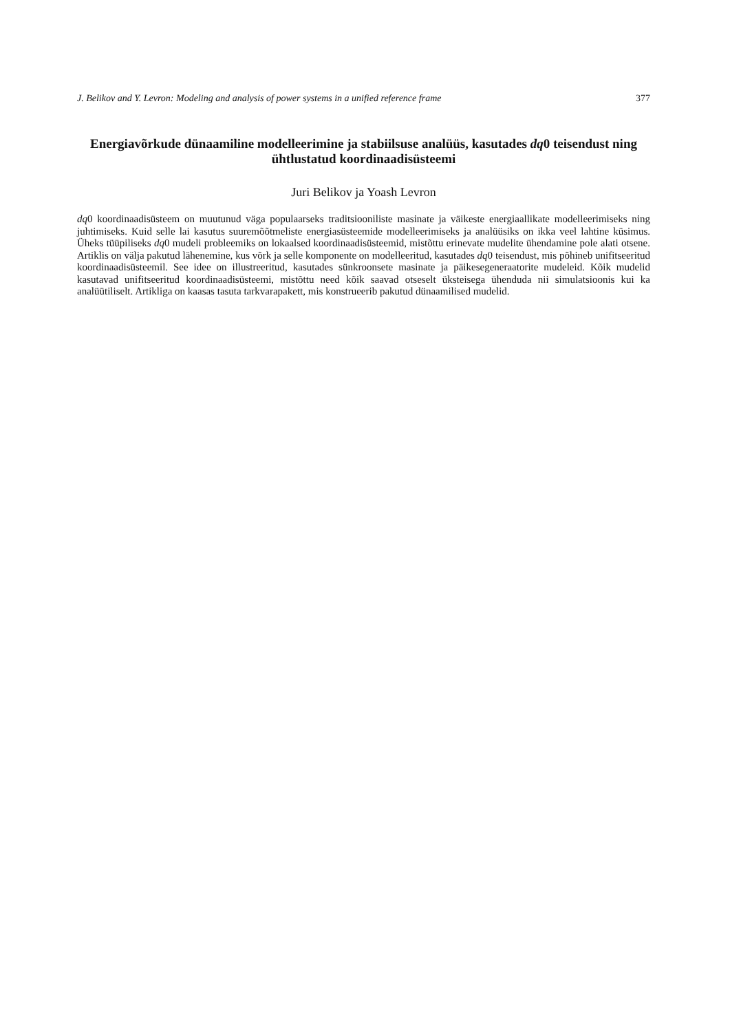J. Belikov and Y. Levron: Modeling and analysis of power systems in a unified reference frame 377
Energiavõrkude dünaamiline modelleerimine ja stabiilsuse analüüs, kasutades dq0 teisendust ning ühtlustatud koordinaadisüsteemi
Juri Belikov ja Yoash Levron
dq0 koordinaadisüsteem on muutunud väga populaarseks traditsiooniliste masinate ja väikeste energiaallikate modelleerimiseks ning juhtimiseks. Kuid selle lai kasutus suuremõõtmeliste energiasüsteemide modelleerimiseks ja analüüsiks on ikka veel lahtine küsimus. Üheks tüüpiliseks dq0 mudeli probleemiks on lokaalsed koordinaadisüsteemid, mistõttu erinevate mudelite ühendamine pole alati otsene. Artiklis on välja pakutud lähenemine, kus võrk ja selle komponente on modelleeritud, kasutades dq0 teisendust, mis põhineb unifitseeritud koordinaadisüsteemil. See idee on illustreeritud, kasutades sünkroonsete masinate ja päikesegeneraatorite mudeleid. Kõik mudelid kasutavad unifitseeritud koordinaadisüsteemi, mistõttu need kõik saavad otseselt üksteisega ühenduda nii simulatsioonis kui ka analüütiliselt. Artikliga on kaasas tasuta tarkvarapakett, mis konstrueerib pakutud dünaamilised mudelid.